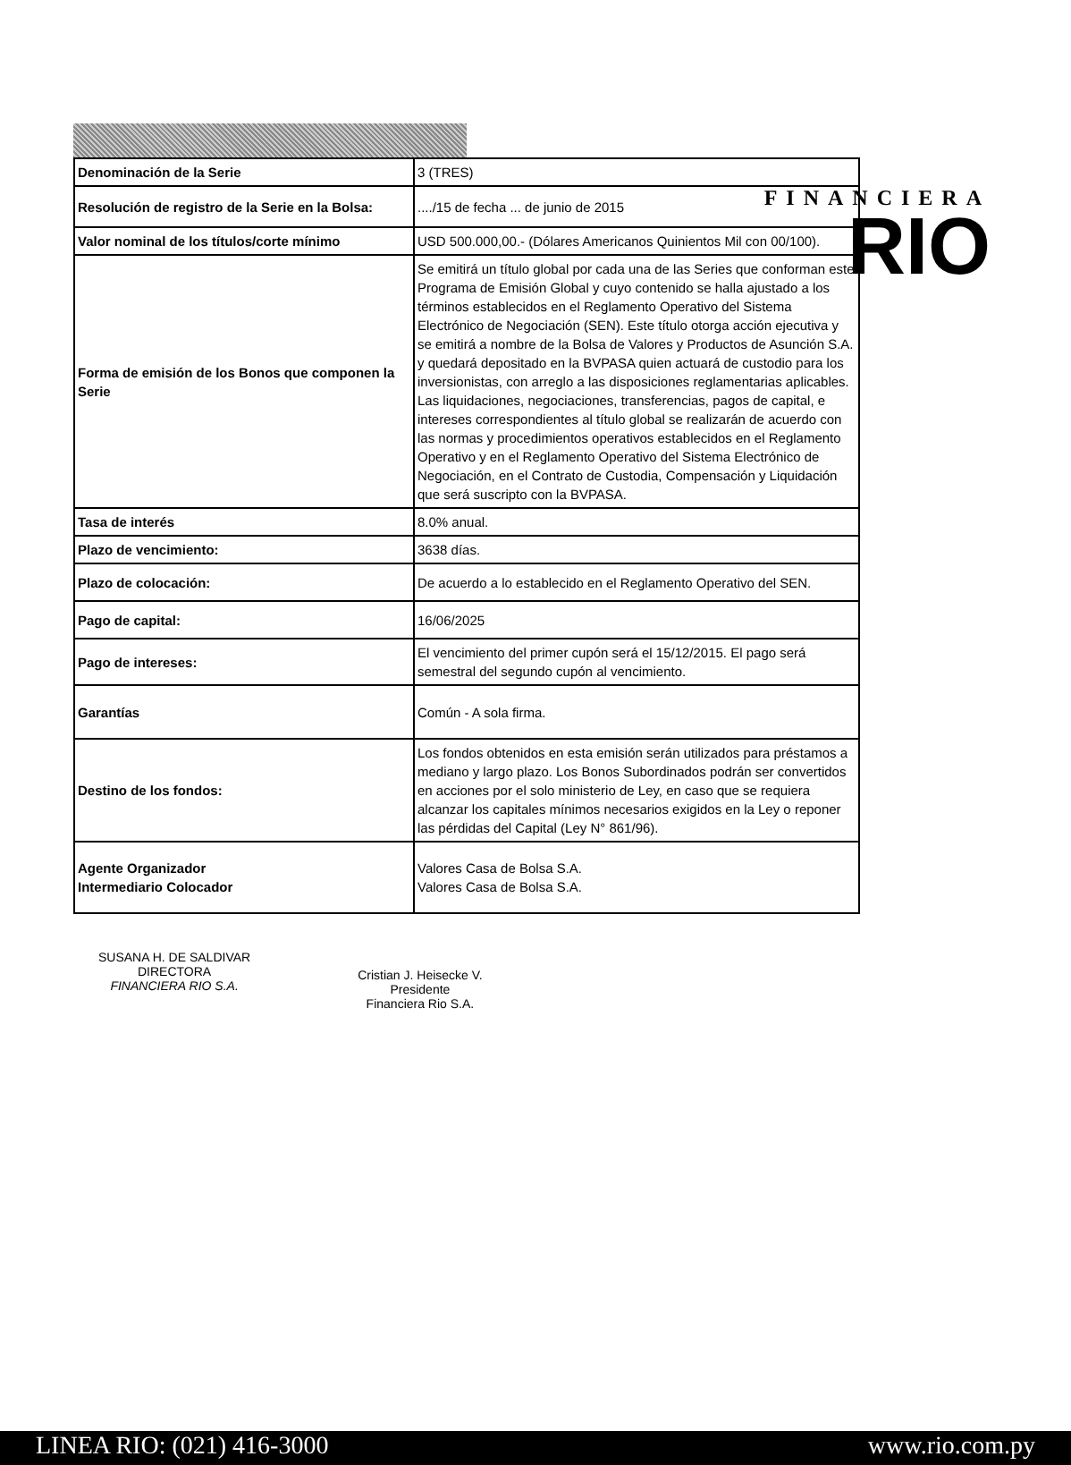FINANCIERA
RIO
| Denominación de la Serie | 3 (TRES) |
| Resolución de registro de la Serie en la Bolsa: | ..../15 de fecha ... de junio de 2015 |
| Valor nominal de los títulos/corte mínimo | USD 500.000,00.- (Dólares Americanos Quinientos Mil con 00/100). |
| Forma de emisión de los Bonos que componen la Serie | Se emitirá un título global por cada una de las Series que conforman este Programa de Emisión Global y cuyo contenido se halla ajustado a los términos establecidos en el Reglamento Operativo del Sistema Electrónico de Negociación (SEN). Este título otorga acción ejecutiva y se emitirá a nombre de la Bolsa de Valores y Productos de Asunción S.A. y quedará depositado en la BVPASA quien actuará de custodio para los inversionistas, con arreglo a las disposiciones reglamentarias aplicables. Las liquidaciones, negociaciones, transferencias, pagos de capital, e intereses correspondientes al título global se realizarán de acuerdo con las normas y procedimientos operativos establecidos en el Reglamento Operativo y en el Reglamento Operativo del Sistema Electrónico de Negociación, en el Contrato de Custodia, Compensación y Liquidación que será suscripto con la BVPASA. |
| Tasa de interés | 8.0% anual. |
| Plazo de vencimiento: | 3638 días. |
| Plazo de colocación: | De acuerdo a lo establecido en el Reglamento Operativo del SEN. |
| Pago de capital: | 16/06/2025 |
| Pago de intereses: | El vencimiento del primer cupón será el 15/12/2015. El pago será semestral del segundo cupón al vencimiento. |
| Garantías | Común - A sola firma. |
| Destino de los fondos: | Los fondos obtenidos en esta emisión serán utilizados para préstamos a mediano y largo plazo. Los Bonos Subordinados podrán ser convertidos en acciones por el solo ministerio de Ley, en caso que se requiera alcanzar los capitales mínimos necesarios exigidos en la Ley o reponer las pérdidas del Capital (Ley N° 861/96). |
| Agente Organizador Intermediario Colocador | Valores Casa de Bolsa S.A. Valores Casa de Bolsa S.A. |
SUSANA H. DE SALDIVAR
DIRECTORA
FINANCIERA RIO S.A.
Cristian J. Heisecke V.
Presidente
Financiera Rio S.A.
LINEA RIO: (021) 416-3000 www.rio.com.py